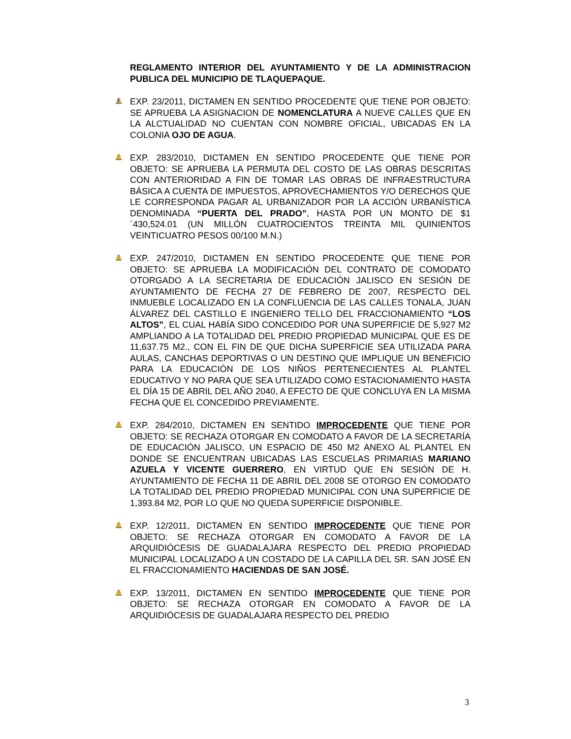REGLAMENTO INTERIOR DEL AYUNTAMIENTO Y DE LA ADMINISTRACION PUBLICA DEL MUNICIPIO DE TLAQUEPAQUE.
EXP. 23/2011, DICTAMEN EN SENTIDO PROCEDENTE QUE TIENE POR OBJETO: SE APRUEBA LA ASIGNACION DE NOMENCLATURA A NUEVE CALLES QUE EN LA ALCTUALIDAD NO CUENTAN CON NOMBRE OFICIAL, UBICADAS EN LA COLONIA OJO DE AGUA.
EXP. 283/2010, DICTAMEN EN SENTIDO PROCEDENTE QUE TIENE POR OBJETO: SE APRUEBA LA PERMUTA DEL COSTO DE LAS OBRAS DESCRITAS CON ANTERIORIDAD A FIN DE TOMAR LAS OBRAS DE INFRAESTRUCTURA BÁSICA A CUENTA DE IMPUESTOS, APROVECHAMIENTOS Y/O DERECHOS QUE LE CORRESPONDA PAGAR AL URBANIZADOR POR LA ACCIÓN URBANÍSTICA DENOMINADA “PUERTA DEL PRADO”, HASTA POR UN MONTO DE $1´430,524.01 (UN MILLÓN CUATROCIENTOS TREINTA MIL QUINIENTOS VEINTICUATRO PESOS 00/100 M.N.)
EXP. 247/2010, DICTAMEN EN SENTIDO PROCEDENTE QUE TIENE POR OBJETO: SE APRUEBA LA MODIFICACIÓN DEL CONTRATO DE COMODATO OTORGADO A LA SECRETARIA DE EDUCACIÓN JALISCO EN SESIÓN DE AYUNTAMIENTO DE FECHA 27 DE FEBRERO DE 2007, RESPECTO DEL INMUEBLE LOCALIZADO EN LA CONFLUENCIA DE LAS CALLES TONALA, JUAN ÁLVAREZ DEL CASTILLO E INGENIERO TELLO DEL FRACCIONAMIENTO “LOS ALTOS”, EL CUAL HABÍA SIDO CONCEDIDO POR UNA SUPERFICIE DE 5,927 M2 AMPLIANDO A LA TOTALIDAD DEL PREDIO PROPIEDAD MUNICIPAL QUE ES DE 11,637.75 M2., CON EL FIN DE QUE DICHA SUPERFICIE SEA UTILIZADA PARA AULAS, CANCHAS DEPORTIVAS O UN DESTINO QUE IMPLIQUE UN BENEFICIO PARA LA EDUCACIÓN DE LOS NIÑOS PERTENECIENTES AL PLANTEL EDUCATIVO Y NO PARA QUE SEA UTILIZADO COMO ESTACIONAMIENTO HASTA EL DÍA 15 DE ABRIL DEL AÑO 2040, A EFECTO DE QUE CONCLUYA EN LA MISMA FECHA QUE EL CONCEDIDO PREVIAMENTE.
EXP. 284/2010, DICTAMEN EN SENTIDO IMPROCEDENTE QUE TIENE POR OBJETO: SE RECHAZA OTORGAR EN COMODATO A FAVOR DE LA SECRETARÍA DE EDUCACIÓN JALISCO, UN ESPACIO DE 450 M2 ANEXO AL PLANTEL EN DONDE SE ENCUENTRAN UBICADAS LAS ESCUELAS PRIMARIAS MARIANO AZUELA Y VICENTE GUERRERO, EN VIRTUD QUE EN SESIÓN DE H. AYUNTAMIENTO DE FECHA 11 DE ABRIL DEL 2008 SE OTORGO EN COMODATO LA TOTALIDAD DEL PREDIO PROPIEDAD MUNICIPAL CON UNA SUPERFICIE DE 1,393.84 M2, POR LO QUE NO QUEDA SUPERFICIE DISPONIBLE.
EXP. 12/2011, DICTAMEN EN SENTIDO IMPROCEDENTE QUE TIENE POR OBJETO: SE RECHAZA OTORGAR EN COMODATO A FAVOR DE LA ARQUIDIÓCESIS DE GUADALAJARA RESPECTO DEL PREDIO PROPIEDAD MUNICIPAL LOCALIZADO A UN COSTADO DE LA CAPILLA DEL SR. SAN JOSÉ EN EL FRACCIONAMIENTO HACIENDAS DE SAN JOSÉ.
EXP. 13/2011, DICTAMEN EN SENTIDO IMPROCEDENTE QUE TIENE POR OBJETO: SE RECHAZA OTORGAR EN COMODATO A FAVOR DE LA ARQUIDIÓCESIS DE GUADALAJARA RESPECTO DEL PREDIO
3